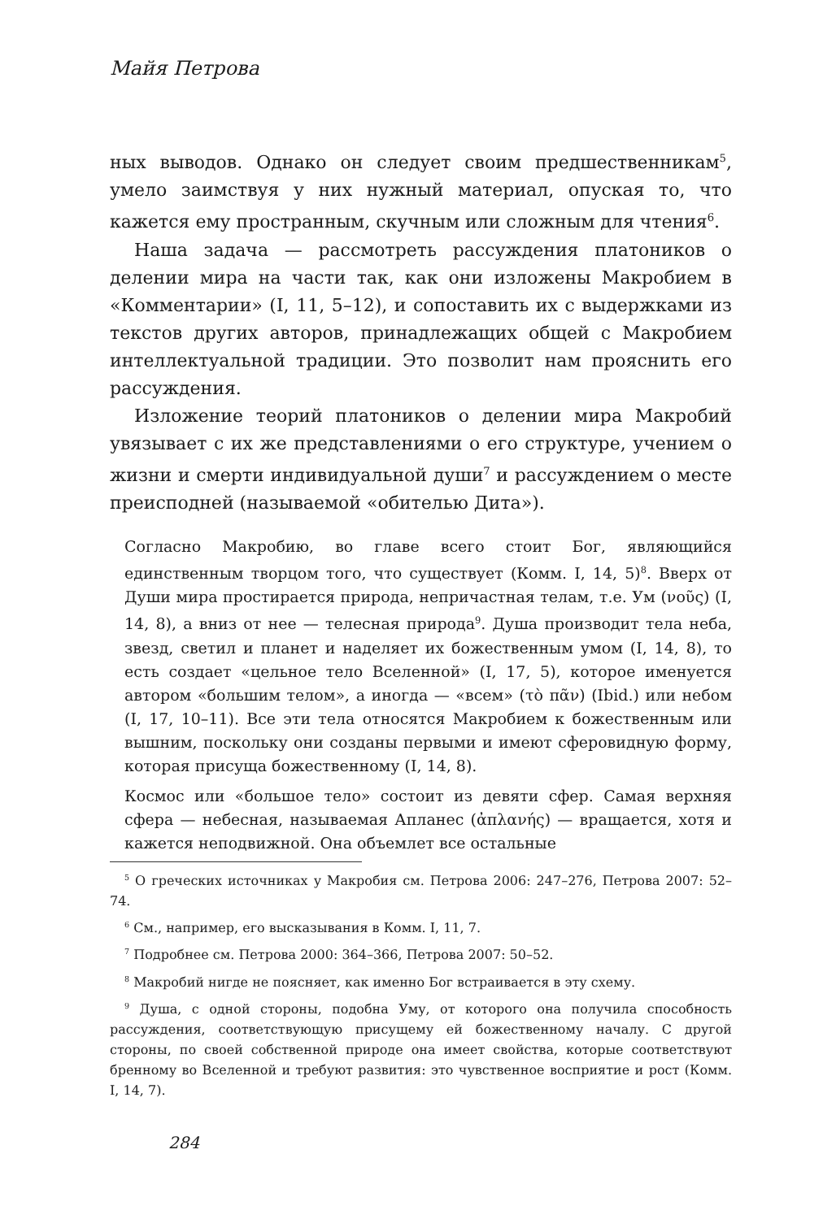Майя Петрова
ных выводов. Однако он следует своим предшественникам<sup>5</sup>, умело заимствуя у них нужный материал, опуская то, что кажется ему пространным, скучным или сложным для чтения<sup>6</sup>.
Наша задача — рассмотреть рассуждения платоников о делении мира на части так, как они изложены Макробием в «Комментарии» (I, 11, 5–12), и сопоставить их с выдержками из текстов других авторов, принадлежащих общей с Макробием интеллектуальной традиции. Это позволит нам прояснить его рассуждения.
Изложение теорий платоников о делении мира Макробий увязывает с их же представлениями о его структуре, учением о жизни и смерти индивидуальной души<sup>7</sup> и рассуждением о месте преисподней (называемой «обителью Дита»).
Согласно Макробию, во главе всего стоит Бог, являющийся единственным творцом того, что существует (Комм. I, 14, 5)<sup>8</sup>. Вверх от Души мира простирается природа, непричастная телам, т.е. Ум (νοῦς) (I, 14, 8), а вниз от нее — телесная природа<sup>9</sup>. Душа производит тела неба, звезд, светил и планет и наделяет их божественным умом (I, 14, 8), то есть создает «цельное тело Вселенной» (I, 17, 5), которое именуется автором «большим телом», а иногда — «всем» (τὸ πᾶν) (Ibid.) или небом (I, 17, 10–11). Все эти тела относятся Макробием к божественным или вышним, поскольку они созданы первыми и имеют сферовидную форму, которая присуща божественному (I, 14, 8).
Космос или «большое тело» состоит из девяти сфер. Самая верхняя сфера — небесная, называемая Апланес (ἀπλανής) — вращается, хотя и кажется неподвижной. Она объемлет все остальные
<sup>5</sup> О греческих источниках у Макробия см. Петрова 2006: 247–276, Петрова 2007: 52–74.
<sup>6</sup> См., например, его высказывания в Комм. I, 11, 7.
<sup>7</sup> Подробнее см. Петрова 2000: 364–366, Петрова 2007: 50–52.
<sup>8</sup> Макробий нигде не поясняет, как именно Бог встраивается в эту схему.
<sup>9</sup> Душа, с одной стороны, подобна Уму, от которого она получила способность рассуждения, соответствующую присущему ей божественному началу. С другой стороны, по своей собственной природе она имеет свойства, которые соответствуют бренному во Вселенной и требуют развития: это чувственное восприятие и рост (Комм. I, 14, 7).
284